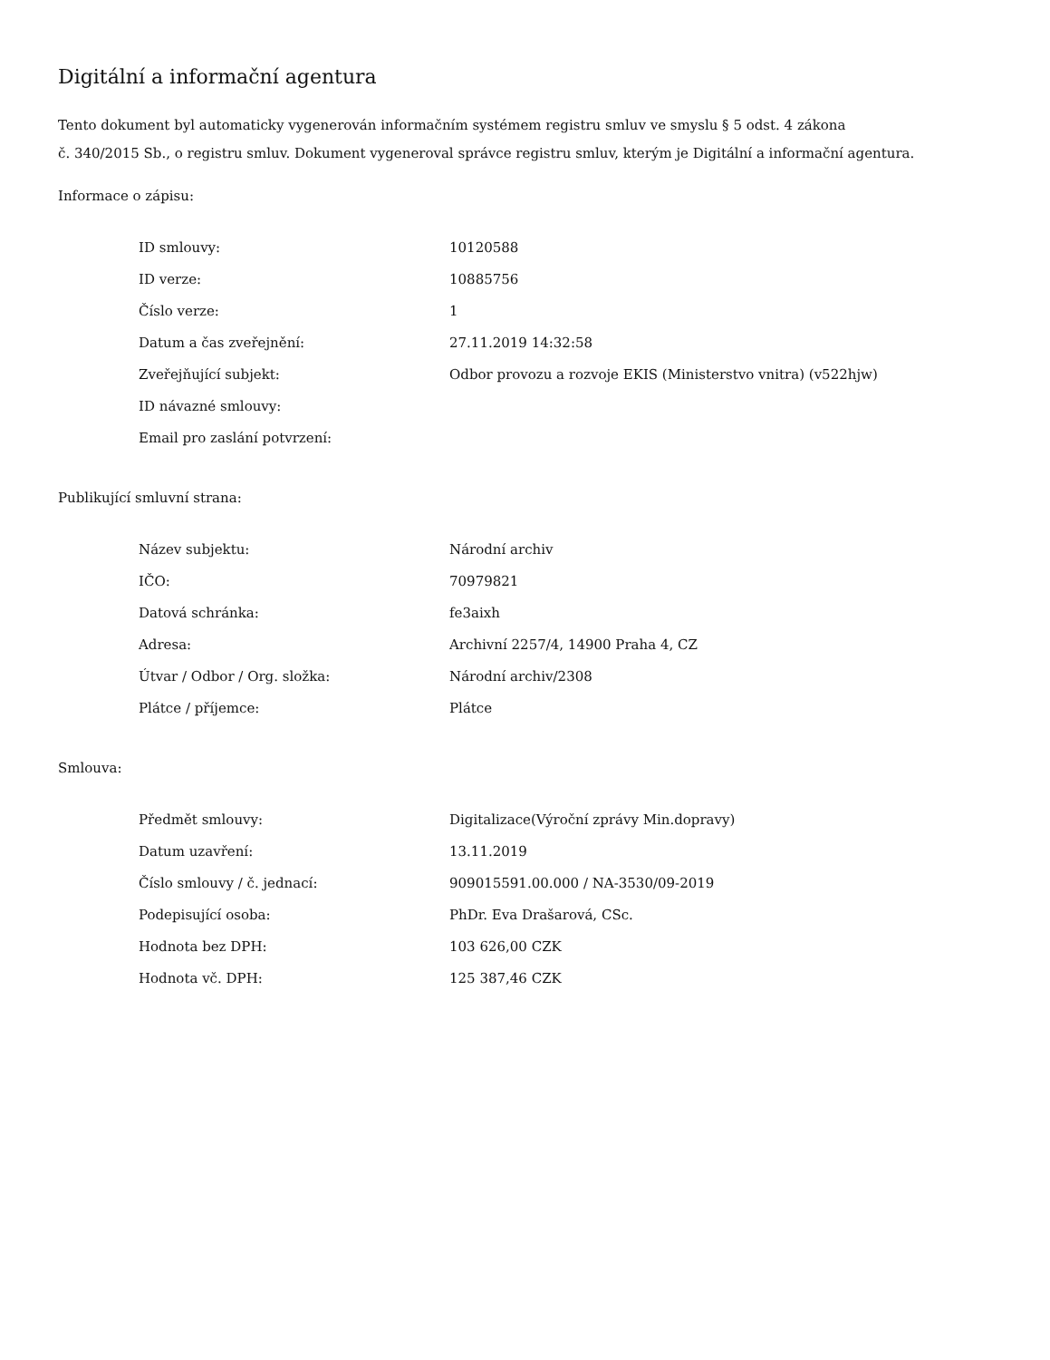Digitální a informační agentura
Tento dokument byl automaticky vygenerován informačním systémem registru smluv ve smyslu § 5 odst. 4 zákona
č. 340/2015 Sb., o registru smluv. Dokument vygeneroval správce registru smluv, kterým je Digitální a informační agentura.
Informace o zápisu:
| ID smlouvy: | 10120588 |
| ID verze: | 10885756 |
| Číslo verze: | 1 |
| Datum a čas zveřejnění: | 27.11.2019 14:32:58 |
| Zveřejňující subjekt: | Odbor provozu a rozvoje EKIS (Ministerstvo vnitra) (v522hjw) |
| ID návazné smlouvy: | |
| Email pro zaslání potvrzení: | |
Publikující smluvní strana:
| Název subjektu: | Národní archiv |
| IČO: | 70979821 |
| Datová schránka: | fe3aixh |
| Adresa: | Archivní 2257/4, 14900 Praha 4, CZ |
| Útvar / Odbor / Org. složka: | Národní archiv/2308 |
| Plátce / příjemce: | Plátce |
Smlouva:
| Předmět smlouvy: | Digitalizace(Výroční zprávy Min.dopravy) |
| Datum uzavření: | 13.11.2019 |
| Číslo smlouvy / č. jednací: | 909015591.00.000 / NA-3530/09-2019 |
| Podepisující osoba: | PhDr. Eva Drašarová, CSc. |
| Hodnota bez DPH: | 103 626,00 CZK |
| Hodnota vč. DPH: | 125 387,46 CZK |